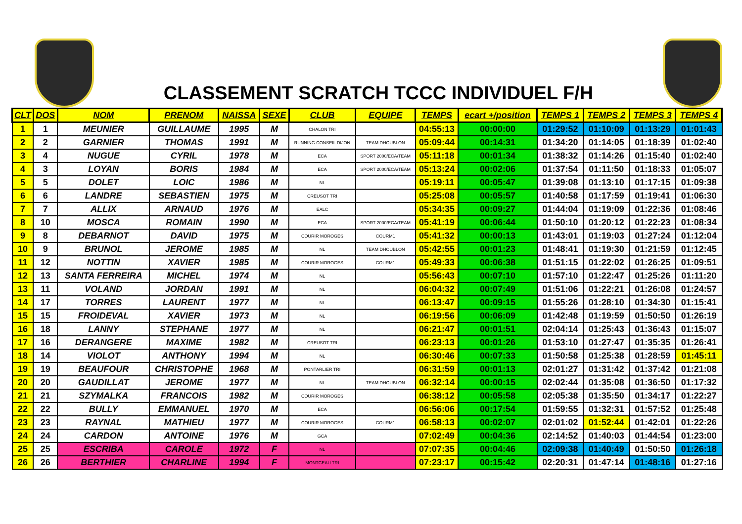CLASSEMENT SCRATCH TCCC INDIVIDUEL F/H
| CLT | DOS | NOM | PRENOM | NAISSA | SEXE | CLUB | EQUIPE | TEMPS | ecart +/position | TEMPS 1 | TEMPS 2 | TEMPS 3 | TEMPS 4 |
| --- | --- | --- | --- | --- | --- | --- | --- | --- | --- | --- | --- | --- | --- |
| 1 | 1 | MEUNIER | GUILLAUME | 1995 | M | CHALON TRI | | 04:55:13 | 00:00:00 | 01:29:52 | 01:10:09 | 01:13:29 | 01:01:43 |
| 2 | 2 | GARNIER | THOMAS | 1991 | M | RUNNING CONSEIL DIJON | TEAM DHOUBLON | 05:09:44 | 00:14:31 | 01:34:20 | 01:14:05 | 01:18:39 | 01:02:40 |
| 3 | 4 | NUGUE | CYRIL | 1978 | M | ECA | SPORT 2000/ECA/TEAM | 05:11:18 | 00:01:34 | 01:38:32 | 01:14:26 | 01:15:40 | 01:02:40 |
| 4 | 3 | LOYAN | BORIS | 1984 | M | ECA | SPORT 2000/ECA/TEAM | 05:13:24 | 00:02:06 | 01:37:54 | 01:11:50 | 01:18:33 | 01:05:07 |
| 5 | 5 | DOLET | LOIC | 1986 | M | NL | | 05:19:11 | 00:05:47 | 01:39:08 | 01:13:10 | 01:17:15 | 01:09:38 |
| 6 | 6 | LANDRE | SEBASTIEN | 1975 | M | CREUSOT TRI | | 05:25:08 | 00:05:57 | 01:40:58 | 01:17:59 | 01:19:41 | 01:06:30 |
| 7 | 7 | ALLIX | ARNAUD | 1976 | M | EALC | | 05:34:35 | 00:09:27 | 01:44:04 | 01:19:09 | 01:22:36 | 01:08:46 |
| 8 | 10 | MOSCA | ROMAIN | 1990 | M | ECA | SPORT 2000/ECA/TEAM | 05:41:19 | 00:06:44 | 01:50:10 | 01:20:12 | 01:22:23 | 01:08:34 |
| 9 | 8 | DEBARNOT | DAVID | 1975 | M | COURIR MOROGES | COURM1 | 05:41:32 | 00:00:13 | 01:43:01 | 01:19:03 | 01:27:24 | 01:12:04 |
| 10 | 9 | BRUNOL | JEROME | 1985 | M | NL | TEAM DHOUBLON | 05:42:55 | 00:01:23 | 01:48:41 | 01:19:30 | 01:21:59 | 01:12:45 |
| 11 | 12 | NOTTIN | XAVIER | 1985 | M | COURIR MOROGES | COURM1 | 05:49:33 | 00:06:38 | 01:51:15 | 01:22:02 | 01:26:25 | 01:09:51 |
| 12 | 13 | SANTA FERREIRA | MICHEL | 1974 | M | NL | | 05:56:43 | 00:07:10 | 01:57:10 | 01:22:47 | 01:25:26 | 01:11:20 |
| 13 | 11 | VOLAND | JORDAN | 1991 | M | NL | | 06:04:32 | 00:07:49 | 01:51:06 | 01:22:21 | 01:26:08 | 01:24:57 |
| 14 | 17 | TORRES | LAURENT | 1977 | M | NL | | 06:13:47 | 00:09:15 | 01:55:26 | 01:28:10 | 01:34:30 | 01:15:41 |
| 15 | 15 | FROIDEVAL | XAVIER | 1973 | M | NL | | 06:19:56 | 00:06:09 | 01:42:48 | 01:19:59 | 01:50:50 | 01:26:19 |
| 16 | 18 | LANNY | STEPHANE | 1977 | M | NL | | 06:21:47 | 00:01:51 | 02:04:14 | 01:25:43 | 01:36:43 | 01:15:07 |
| 17 | 16 | DERANGERE | MAXIME | 1982 | M | CREUSOT TRI | | 06:23:13 | 00:01:26 | 01:53:10 | 01:27:47 | 01:35:35 | 01:26:41 |
| 18 | 14 | VIOLOT | ANTHONY | 1994 | M | NL | | 06:30:46 | 00:07:33 | 01:50:58 | 01:25:38 | 01:28:59 | 01:45:11 |
| 19 | 19 | BEAUFOUR | CHRISTOPHE | 1968 | M | PONTARLIER TRI | | 06:31:59 | 00:01:13 | 02:01:27 | 01:31:42 | 01:37:42 | 01:21:08 |
| 20 | 20 | GAUDILLAT | JEROME | 1977 | M | NL | TEAM DHOUBLON | 06:32:14 | 00:00:15 | 02:02:44 | 01:35:08 | 01:36:50 | 01:17:32 |
| 21 | 21 | SZYMALKA | FRANCOIS | 1982 | M | COURIR MOROGES | | 06:38:12 | 00:05:58 | 02:05:38 | 01:35:50 | 01:34:17 | 01:22:27 |
| 22 | 22 | BULLY | EMMANUEL | 1970 | M | ECA | | 06:56:06 | 00:17:54 | 01:59:55 | 01:32:31 | 01:57:52 | 01:25:48 |
| 23 | 23 | RAYNAL | MATHIEU | 1977 | M | COURIR MOROGES | COURM1 | 06:58:13 | 00:02:07 | 02:01:02 | 01:52:44 | 01:42:01 | 01:22:26 |
| 24 | 24 | CARDON | ANTOINE | 1976 | M | GCA | | 07:02:49 | 00:04:36 | 02:14:52 | 01:40:03 | 01:44:54 | 01:23:00 |
| 25 | 25 | ESCRIBA | CAROLE | 1972 | F | NL | | 07:07:35 | 00:04:46 | 02:09:38 | 01:40:49 | 01:50:50 | 01:26:18 |
| 26 | 26 | BERTHIER | CHARLINE | 1994 | F | MONTCEAU TRI | | 07:23:17 | 00:15:42 | 02:20:31 | 01:47:14 | 01:48:16 | 01:27:16 |